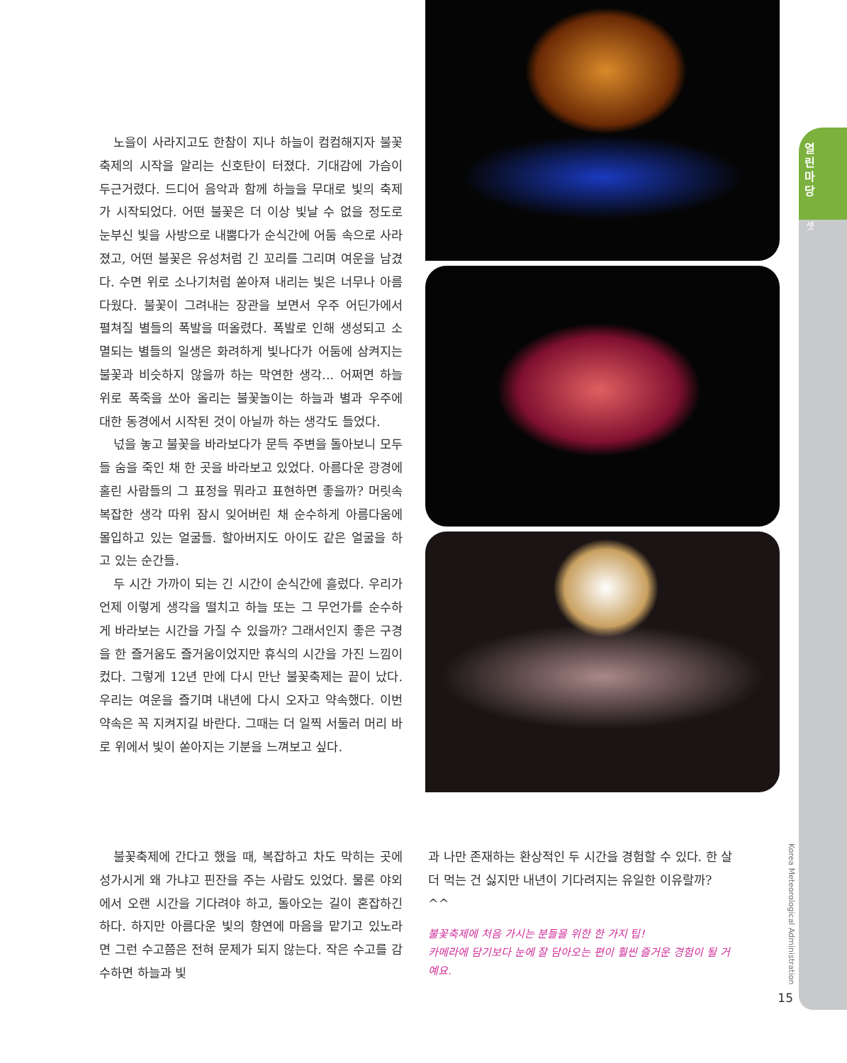열 린 마 당
셋
노을이 사라지고도 한참이 지나 하늘이 컴컴해지자 불꽃축제의 시작을 알리는 신호탄이 터졌다. 기대감에 가슴이 두근거렸다. 드디어 음악과 함께 하늘을 무대로 빛의 축제가 시작되었다. 어떤 불꽃은 더 이상 빛날 수 없을 정도로 눈부신 빛을 사방으로 내뿜다가 순식간에 어둠 속으로 사라졌고, 어떤 불꽃은 유성처럼 긴 꼬리를 그리며 여운을 남겼다. 수면 위로 소나기처럼 쏟아져 내리는 빛은 너무나 아름다웠다. 불꽃이 그려내는 장관을 보면서 우주 어딘가에서 펼쳐질 별들의 폭발을 떠올렸다. 폭발로 인해 생성되고 소멸되는 별들의 일생은 화려하게 빛나다가 어둠에 삼켜지는 불꽃과 비슷하지 않을까 하는 막연한 생각... 어쩌면 하늘 위로 폭죽을 쏘아 올리는 불꽃놀이는 하늘과 별과 우주에 대한 동경에서 시작된 것이 아닐까 하는 생각도 들었다.
넋을 놓고 불꽃을 바라보다가 문득 주변을 돌아보니 모두들 숨을 죽인 채 한 곳을 바라보고 있었다. 아름다운 광경에 홀린 사람들의 그 표정을 뭐라고 표현하면 좋을까? 머릿속 복잡한 생각 따위 잠시 잊어버린 채 순수하게 아름다움에 몰입하고 있는 얼굴들. 할아버지도 아이도 같은 얼굴을 하고 있는 순간들.
두 시간 가까이 되는 긴 시간이 순식간에 흘렀다. 우리가 언제 이렇게 생각을 떨치고 하늘 또는 그 무언가를 순수하게 바라보는 시간을 가질 수 있을까? 그래서인지 좋은 구경을 한 즐거움도 즐거움이었지만 휴식의 시간을 가진 느낌이 컸다. 그렇게 12년 만에 다시 만난 불꽃축제는 끝이 났다. 우리는 여운을 즐기며 내년에 다시 오자고 약속했다. 이번 약속은 꼭 지켜지길 바란다. 그때는 더 일찍 서둘러 머리 바로 위에서 빛이 쏟아지는 기분을 느껴보고 싶다.
불꽃축제에 간다고 했을 때, 복잡하고 차도 막히는 곳에 성가시게 왜 가냐고 핀잔을 주는 사람도 있었다. 물론 야외에서 오랜 시간을 기다려야 하고, 돌아오는 길이 혼잡하긴 하다. 하지만 아름다운 빛의 향연에 마음을 맡기고 있노라면 그런 수고쯤은 전혀 문제가 되지 않는다. 작은 수고를 감수하면 하늘과 빛
과 나만 존재하는 환상적인 두 시간을 경험할 수 있다. 한 살 더 먹는 건 싫지만 내년이 기다려지는 유일한 이유랄까? ^^
불꽃축제에 처음 가시는 분들을 위한 한 가지 팁!
카메라에 담기보다 눈에 잘 담아오는 편이 훨씬 즐거운 경험이 될 거예요.
Korea Meteorological Administration
15